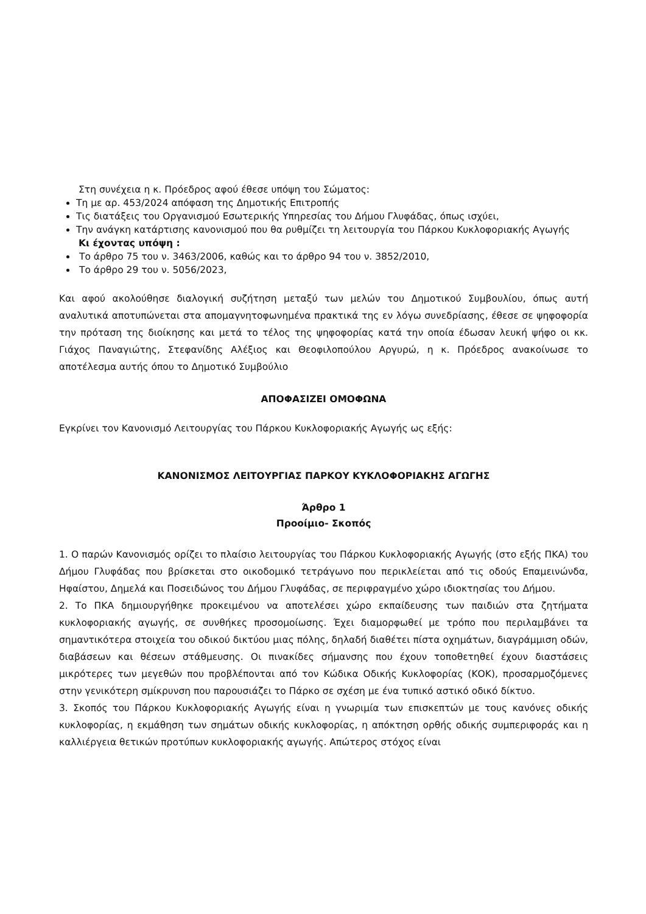Στη συνέχεια η κ. Πρόεδρος αφού έθεσε υπόψη του Σώματος:
Τη με αρ. 453/2024 απόφαση της Δημοτικής Επιτροπής
Τις διατάξεις του Οργανισμού Εσωτερικής Υπηρεσίας του Δήμου Γλυφάδας, όπως ισχύει,
Την ανάγκη κατάρτισης κανονισμού που θα ρυθμίζει τη λειτουργία του Πάρκου Κυκλοφοριακής Αγωγής
Κι έχοντας υπόψη :
Το άρθρο 75 του ν. 3463/2006, καθώς και το άρθρο 94 του ν. 3852/2010,
Το άρθρο 29 του ν. 5056/2023,
Και αφού ακολούθησε διαλογική συζήτηση μεταξύ των μελών του Δημοτικού Συμβουλίου, όπως αυτή αναλυτικά αποτυπώνεται στα απομαγνητοφωνημένα πρακτικά της εν λόγω συνεδρίασης, έθεσε σε ψηφοφορία την πρόταση της διοίκησης και μετά το τέλος της ψηφοφορίας κατά την οποία έδωσαν λευκή ψήφο οι κκ. Γιάχος Παναγιώτης, Στεφανίδης Αλέξιος και Θεοφιλοπούλου Αργυρώ, η κ. Πρόεδρος ανακοίνωσε το αποτέλεσμα αυτής όπου το Δημοτικό Συμβούλιο
ΑΠΟΦΑΣΙΖΕΙ ΟΜΟΦΩΝΑ
Εγκρίνει τον Κανονισμό Λειτουργίας του Πάρκου Κυκλοφοριακής Αγωγής ως εξής:
ΚΑΝΟΝΙΣΜΟΣ ΛΕΙΤΟΥΡΓΙΑΣ ΠΑΡΚΟΥ ΚΥΚΛΟΦΟΡΙΑΚΗΣ ΑΓΩΓΗΣ
Άρθρο 1
Προοίμιο- Σκοπός
1. Ο παρών Κανονισμός ορίζει το πλαίσιο λειτουργίας του Πάρκου Κυκλοφοριακής Αγωγής (στο εξής ΠΚΑ) του Δήμου Γλυφάδας που βρίσκεται στο οικοδομικό τετράγωνο που περικλείεται από τις οδούς Επαμεινώνδα, Ηφαίστου, Δημελά και Ποσειδώνος του Δήμου Γλυφάδας, σε περιφραγμένο χώρο ιδιοκτησίας του Δήμου.
2. Το ΠΚΑ δημιουργήθηκε προκειμένου να αποτελέσει χώρο εκπαίδευσης των παιδιών στα ζητήματα κυκλοφοριακής αγωγής, σε συνθήκες προσομοίωσης. Έχει διαμορφωθεί με τρόπο που περιλαμβάνει τα σημαντικότερα στοιχεία του οδικού δικτύου μιας πόλης, δηλαδή διαθέτει πίστα οχημάτων, διαγράμμιση οδών, διαβάσεων και θέσεων στάθμευσης. Οι πινακίδες σήμανσης που έχουν τοποθετηθεί έχουν διαστάσεις μικρότερες των μεγεθών που προβλέπονται από τον Κώδικα Οδικής Κυκλοφορίας (ΚΟΚ), προσαρμοζόμενες στην γενικότερη σμίκρυνση που παρουσιάζει το Πάρκο σε σχέση με ένα τυπικό αστικό οδικό δίκτυο.
3. Σκοπός του Πάρκου Κυκλοφοριακής Αγωγής είναι η γνωριμία των επισκεπτών με τους κανόνες οδικής κυκλοφορίας, η εκμάθηση των σημάτων οδικής κυκλοφορίας, η απόκτηση ορθής οδικής συμπεριφοράς και η καλλιέργεια θετικών προτύπων κυκλοφοριακής αγωγής. Απώτερος στόχος είναι